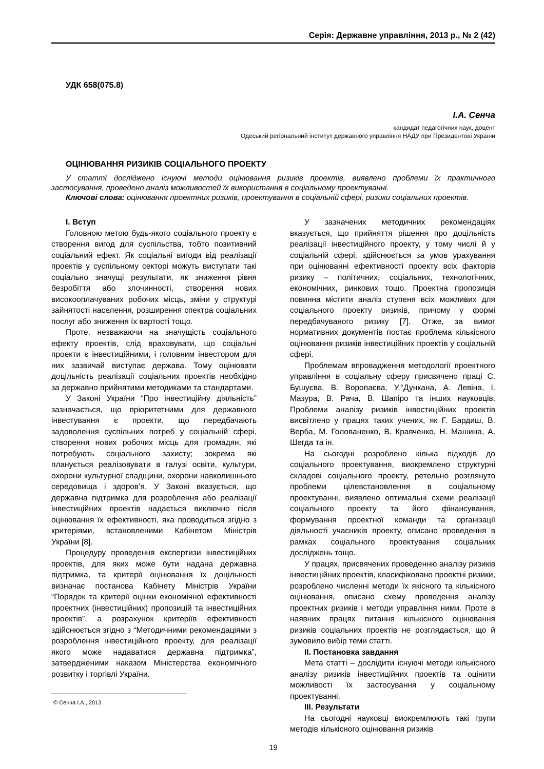Серія: Державне управління, 2013 р., № 2 (42)
УДК 658(075.8)
І.А. Сенча
кандидат педагогічних наук, доцент
Одеський регіональний інститут державного управління НАДУ при Президентові України
ОЦІНЮВАННЯ РИЗИКІВ СОЦІАЛЬНОГО ПРОЕКТУ
У статті досліджено існуючі методи оцінювання ризиків проектів, виявлено проблеми їх практичного застосування, проведено аналіз можливостей їх використання в соціальному проектуванні.
Ключові слова: оцінювання проектних ризиків, проектування в соціальній сфері, ризики соціальних проектів.
I. Вступ
Головною метою будь-якого соціального проекту є створення вигод для суспільства, тобто позитивний соціальний ефект. Як соціальні вигоди від реалізації проектів у суспільному секторі можуть виступати такі соціально значущі результати, як зниження рівня безробіття або злочинності, створення нових високооплачуваних робочих місць, зміни у структурі зайнятості населення, розширення спектра соціальних послуг або зниження їх вартості тощо.
Проте, незважаючи на значущість соціального ефекту проектів, слід враховувати, що соціальні проекти є інвестиційними, і головним інвестором для них зазвичай виступає держава. Тому оцінювати доцільність реалізації соціальних проектів необхідно за державно прийнятими методиками та стандартами.
У Законі України “Про інвестиційну діяльність” зазначається, що пріоритетними для державного інвестування є проекти, що передбачають задоволення суспільних потреб у соціальній сфері, створення нових робочих місць для громадян, які потребують соціального захисту; зокрема які планується реалізовувати в галузі освіти, культури, охорони культурної спадщини, охорони навколишнього середовища і здоров’я. У Законі вказується, що державна підтримка для розроблення або реалізації інвестиційних проектів надається виключно після оцінювання їх ефективності, яка проводиться згідно з критеріями, встановленими Кабінетом Міністрів України [8].
Процедуру проведення експертизи інвестиційних проектів, для яких може бути надана державна підтримка, та критерії оцінювання їх доцільності визначає постанова Кабінету Міністрів України “Порядок та критерії оцінки економічної ефективності проектних (інвестиційних) пропозицій та інвестиційних проектів”, а розрахунок критеріїв ефективності здійснюється згідно з “Методичними рекомендаціями з розроблення інвестиційного проекту, для реалізації якого може надаватися державна підтримка”, затвердженими наказом Міністерства економічного розвитку і торгівлі України.
© Сенча І.А., 2013
У зазначених методичних рекомендаціях вказується, що прийняття рішення про доцільність реалізації інвестиційного проекту, у тому числі й у соціальній сфері, здійснюється за умов урахування при оцінюванні ефективності проекту всіх факторів ризику – політичних, соціальних, технологічних, економічних, ринкових тощо. Проектна пропозиція повинна містити аналіз ступеня всіх можливих для соціального проекту ризиків, причому у формі передбачуваного ризику [7]. Отже, за вимог нормативних документів постає проблема кількісного оцінювання ризиків інвестиційних проектів у соціальній сфері.
Проблемам впровадження методології проектного управління в соціальну сферу присвячено праці С. Бушуєва, В. Воропаєва, У.°Дункана, А. Левіна, І. Мазура, В. Рача, В. Шапіро та інших науковців. Проблеми аналізу ризиків інвестиційних проектів висвітлено у працях таких учених, як Г. Бардиш, В. Верба, М. Голованенко, В. Кравченко, Н. Машина, А. Шегда та ін.
На сьогодні розроблено кілька підходів до соціального проектування, виокремлено структурні складові соціального проекту, ретельно розглянуто проблеми цілевстановлення в соціальному проектуванні, виявлено оптимальні схеми реалізації соціального проекту та його фінансування, формування проектної команди та організації діяльності учасників проекту, описано проведення в рамках соціального проектування соціальних досліджень тощо.
У працях, присвячених проведенню аналізу ризиків інвестиційних проектів, класифіковано проектні ризики, розроблено численні методи їх якісного та кількісного оцінювання, описано схему проведення аналізу проектних ризиків і методи управління ними. Проте в наявних працях питання кількісного оцінювання ризиків соціальних проектів не розглядається, що й зумовило вибір теми статті.
II. Постановка завдання
Мета статті – дослідити існуючі методи кількісного аналізу ризиків інвестиційних проектів та оцінити можливості їх застосування у соціальному проектуванні.
III. Результати
На сьогодні науковці виокремлюють такі групи методів кількісного оцінювання ризиків
19